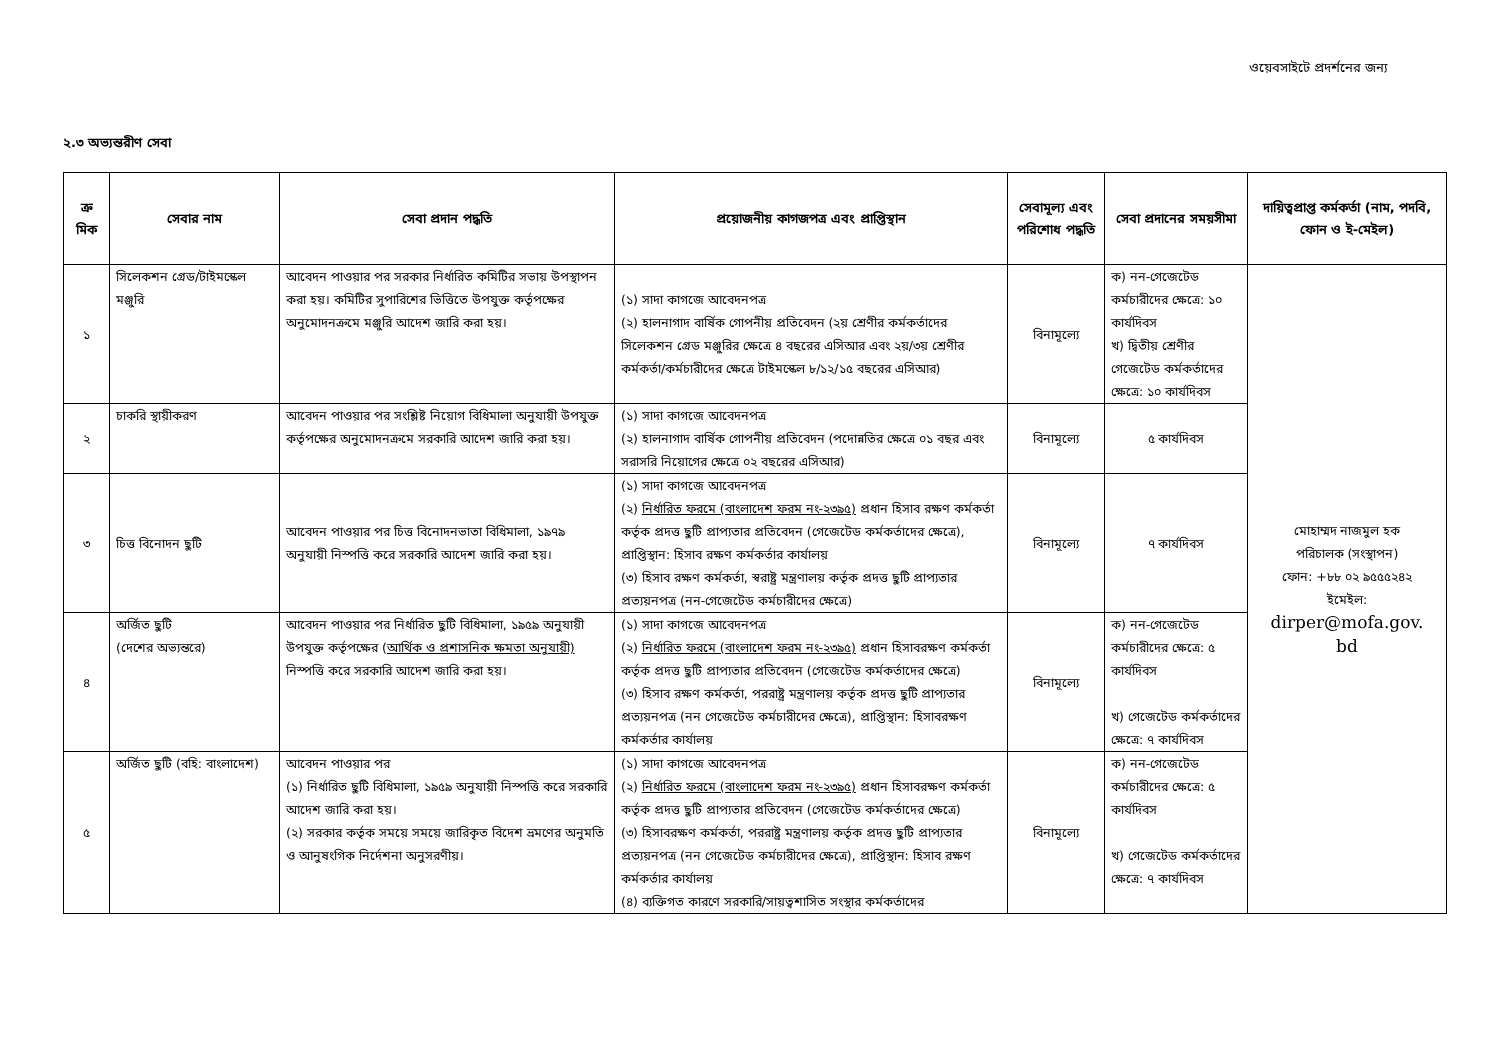ওয়েবসাইটে প্রদর্শনের জন্য
২.৩ অভ্যন্তরীণ সেবা
| ক্র মিক | সেবার নাম | সেবা প্রদান পদ্ধতি | প্রয়োজনীয় কাগজপত্র এবং প্রাপ্তিস্থান | সেবামূল্য এবং পরিশোধ পদ্ধতি | সেবা প্রদানের সময়সীমা | দায়িত্বপ্রাপ্ত কর্মকর্তা (নাম, পদবি, ফোন ও ই-মেইল) |
| --- | --- | --- | --- | --- | --- | --- |
| ১ | সিলেকশন গ্রেড/টাইমস্কেল মঞ্জুরি | আবেদন পাওয়ার পর সরকার নির্ধারিত কমিটির সভায় উপস্থাপন করা হয়। কমিটির সুপারিশের ভিত্তিতে উপযুক্ত কর্তৃপক্ষের অনুমোদনক্রমে মঞ্জুরি আদেশ জারি করা হয়। | (১) সাদা কাগজে আবেদনপত্র (২) হালনাগাদ বার্ষিক গোপনীয় প্রতিবেদন (২য় শ্রেণীর কর্মকর্তাদের সিলেকশন গ্রেড মঞ্জুরির ক্ষেত্রে ৪ বছরের এসিআর এবং ২য়/৩য় শ্রেণীর কর্মকর্তা/কর্মচারীদের ক্ষেত্রে টাইমস্কেল ৮/১২/১৫ বছরের এসিআর) | বিনামূল্যে | ক) নন-গেজেটেড কর্মচারীদের ক্ষেত্রে: ১০ কার্যদিবস খ) দ্বিতীয় শ্রেণীর গেজেটেড কর্মকর্তাদের ক্ষেত্রে: ১০ কার্যদিবস | মোহাম্মদ নাজমুল হক পরিচালক (সংস্থাপন) ফোন: +৮৮ ০২ ৯৫৫৫২৪২ ইমেইল: dirper@mofa.gov. bd |
| ২ | চাকরি স্থায়ীকরণ | আবেদন পাওয়ার পর সংশ্লিষ্ট নিয়োগ বিধিমালা অনুযায়ী উপযুক্ত কর্তৃপক্ষের অনুমোদনক্রমে সরকারি আদেশ জারি করা হয়। | (১) সাদা কাগজে আবেদনপত্র (২) হালনাগাদ বার্ষিক গোপনীয় প্রতিবেদন (পদোন্নতির ক্ষেত্রে ০১ বছর এবং সরাসরি নিয়োগের ক্ষেত্রে ০২ বছরের এসিআর) | বিনামূল্যে | ৫ কার্যদিবস | |
| ৩ | চিত্ত বিনোদন ছুটি | আবেদন পাওয়ার পর চিত্ত বিনোদনভাতা বিধিমালা, ১৯৭৯ অনুযায়ী নিস্পত্তি করে সরকারি আদেশ জারি করা হয়। | (১) সাদা কাগজে আবেদনপত্র (২) নির্ধারিত ফরমে (বাংলাদেশ ফরম নং-২৩৯৫) প্রধান হিসাব রক্ষণ কর্মকর্তা কর্তৃক প্রদত্ত ছুটি প্রাপ্যতার প্রতিবেদন (গেজেটেড কর্মকর্তাদের ক্ষেত্রে), প্রাপ্তিস্থান: হিসাব রক্ষণ কর্মকর্তার কার্যালয় (৩) হিসাব রক্ষণ কর্মকর্তা, স্বরাষ্ট্র মন্ত্রণালয় কর্তৃক প্রদত্ত ছুটি প্রাপ্যতার প্রত্যয়নপত্র (নন-গেজেটেড কর্মচারীদের ক্ষেত্রে) | বিনামূল্যে | ৭ কার্যদিবস | |
| ৪ | অর্জিত ছুটি (দেশের অভ্যন্তরে) | আবেদন পাওয়ার পর নির্ধারিত ছুটি বিধিমালা, ১৯৫৯ অনুযায়ী উপযুক্ত কর্তৃপক্ষের ( আর্থিক ও প্রশাসনিক ক্ষমতা অনুযায়ী) নিস্পত্তি করে সরকারি আদেশ জারি করা হয়। | (১) সাদা কাগজে আবেদনপত্র (২) নির্ধারিত ফরমে (বাংলাদেশ ফরম নং-২৩৯৫) প্রধান হিসাবরক্ষণ কর্মকর্তা কর্তৃক প্রদত্ত ছুটি প্রাপ্যতার প্রতিবেদন (গেজেটেড কর্মকর্তাদের ক্ষেত্রে) (৩) হিসাব রক্ষণ কর্মকর্তা, পররাষ্ট্র মন্ত্রণালয় কর্তৃক প্রদত্ত ছুটি প্রাপ্যতার প্রত্যয়নপত্র (নন গেজেটেড কর্মচারীদের ক্ষেত্রে), প্রাপ্তিস্থান: হিসাবরক্ষণ কর্মকর্তার কার্যালয় | বিনামূল্যে | ক) নন-গেজেটেড কর্মচারীদের ক্ষেত্রে: ৫ কার্যদিবস খ) গেজেটেড কর্মকর্তাদের ক্ষেত্রে: ৭ কার্যদিবস | |
| ৫ | অর্জিত ছুটি (বহি: বাংলাদেশ) | আবেদন পাওয়ার পর (১) নির্ধারিত ছুটি বিধিমালা, ১৯৫৯ অনুযায়ী নিস্পত্তি করে সরকারি আদেশ জারি করা হয়। (২) সরকার কর্তৃক সময়ে সময়ে জারিকৃত বিদেশ ভ্রমণের অনুমতি ও আনুষংগিক নির্দেশনা অনুসরণীয়। | (১) সাদা কাগজে আবেদনপত্র (২) নির্ধারিত ফরমে (বাংলাদেশ ফরম নং-২৩৯৫) প্রধান হিসাবরক্ষণ কর্মকর্তা কর্তৃক প্রদত্ত ছুটি প্রাপ্যতার প্রতিবেদন (গেজেটেড কর্মকর্তাদের ক্ষেত্রে) (৩) হিসাবরক্ষণ কর্মকর্তা, পররাষ্ট্র মন্ত্রণালয় কর্তৃক প্রদত্ত ছুটি প্রাপ্যতার প্রত্যয়নপত্র (নন গেজেটেড কর্মচারীদের ক্ষেত্রে), প্রাপ্তিস্থান: হিসাব রক্ষণ কর্মকর্তার কার্যালয় (৪) ব্যক্তিগত কারণে সরকারি/সায়ত্বশাসিত সংস্থার কর্মকর্তাদের | বিনামূল্যে | ক) নন-গেজেটেড কর্মচারীদের ক্ষেত্রে: ৫ কার্যদিবস খ) গেজেটেড কর্মকর্তাদের ক্ষেত্রে: ৭ কার্যদিবস | |